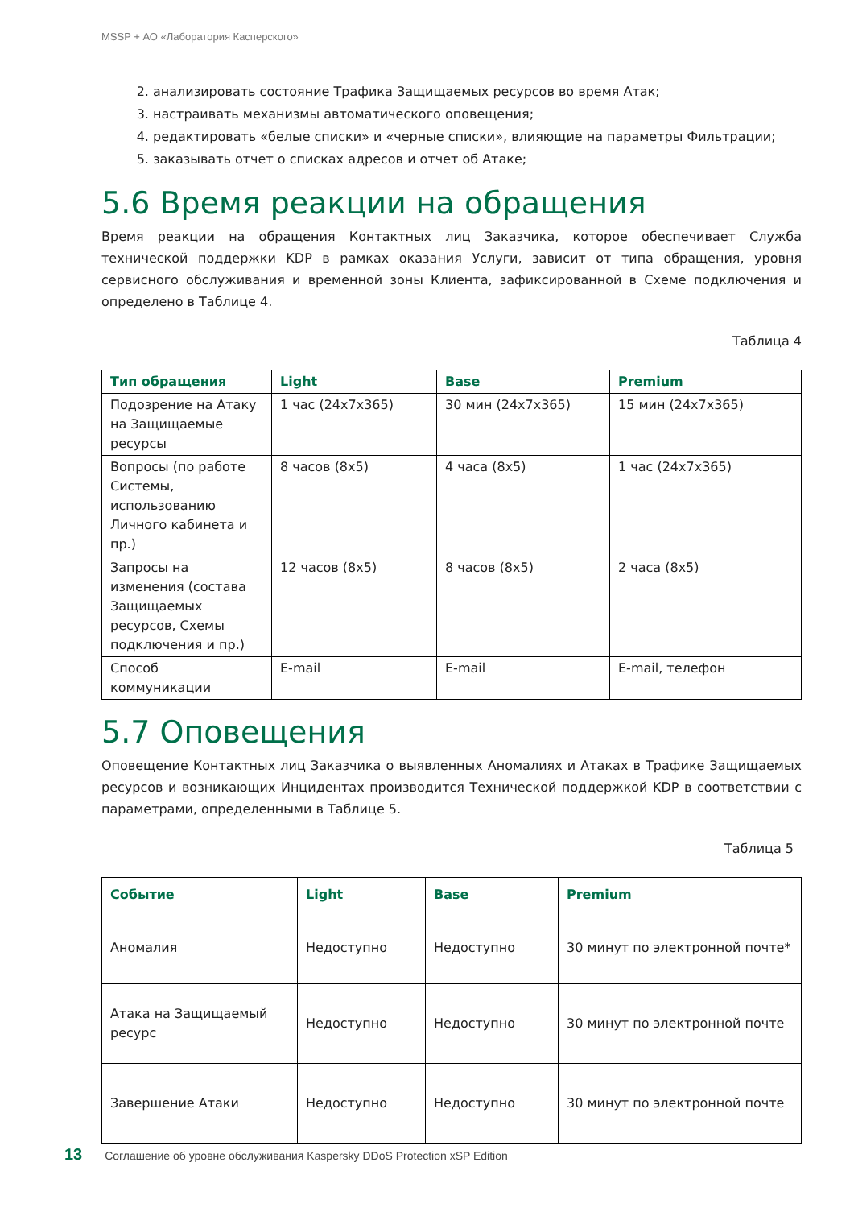MSSP + АО «Лаборатория Касперского»
2. анализировать состояние Трафика Защищаемых ресурсов во время Атак;
3. настраивать механизмы автоматического оповещения;
4. редактировать «белые списки» и «черные списки», влияющие на параметры Фильтрации;
5. заказывать отчет о списках адресов и отчет об Атаке;
5.6 Время реакции на обращения
Время реакции на обращения Контактных лиц Заказчика, которое обеспечивает Служба технической поддержки KDP в рамках оказания Услуги, зависит от типа обращения, уровня сервисного обслуживания и временной зоны Клиента, зафиксированной в Схеме подключения и определено в Таблице 4.
Таблица 4
| Тип обращения | Light | Base | Premium |
| --- | --- | --- | --- |
| Подозрение на Атаку на Защищаемые ресурсы | 1 час (24x7x365) | 30 мин (24x7x365) | 15 мин (24x7x365) |
| Вопросы (по работе Системы, использованию Личного кабинета и пр.) | 8 часов (8x5) | 4 часа (8x5) | 1 час (24x7x365) |
| Запросы на изменения (состава Защищаемых ресурсов, Схемы подключения и пр.) | 12 часов (8x5) | 8 часов (8x5) | 2 часа (8x5) |
| Способ коммуникации | E-mail | E-mail | E-mail, телефон |
5.7 Оповещения
Оповещение Контактных лиц Заказчика о выявленных Аномалиях и Атаках в Трафике Защищаемых ресурсов и возникающих Инцидентах производится Технической поддержкой KDP в соответствии с параметрами, определенными в Таблице 5.
Таблица 5
| Событие | Light | Base | Premium |
| --- | --- | --- | --- |
| Аномалия | Недоступно | Недоступно | 30 минут по электронной почте* |
| Атака на Защищаемый ресурс | Недоступно | Недоступно | 30 минут по электронной почте |
| Завершение Атаки | Недоступно | Недоступно | 30 минут по электронной почте |
13 Соглашение об уровне обслуживания Kaspersky DDoS Protection xSP Edition